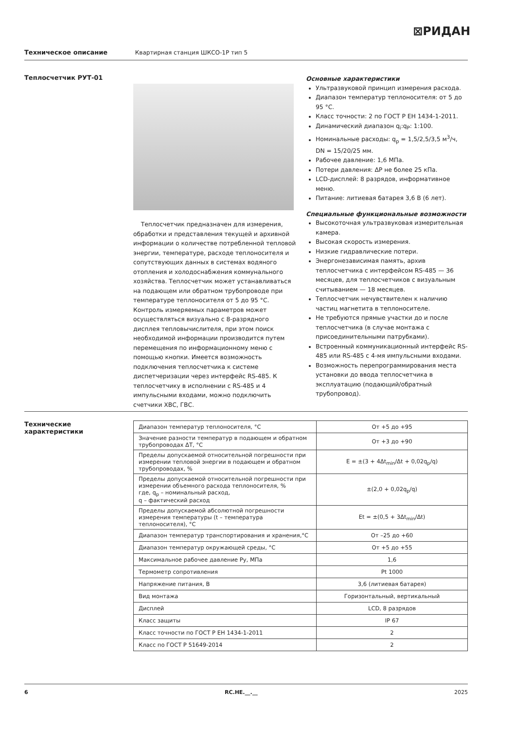⊠РИДАН
Техническое описание Квартирная станция ШКСО-1Р тип 5
Теплосчетчик РУТ-01
Теплосчетчик предназначен для измерения, обработки и представления текущей и архивной информации о количестве потребленной тепловой энергии, температуре, расходе теплоносителя и сопутствующих данных в системах водяного отопления и холодоснабжения коммунального хозяйства. Теплосчетчик может устанавливаться на подающем или обратном трубопроводе при температуре теплоносителя от 5 до 95 °C. Контроль измеряемых параметров может осуществляться визуально с 8-разрядного дисплея тепловычислителя, при этом поиск необходимой информации производится путем перемещения по информационному меню с помощью кнопки. Имеется возможность подключения теплосчетчика к системе диспетчеризации через интерфейс RS-485. К теплосчетчику в исполнении с RS-485 и 4 импульсными входами, можно подключить счетчики ХВС, ГВС.
Основные характеристики
Ультразвуковой принцип измерения расхода.
Диапазон температур теплоносителя: от 5 до 95 °C.
Класс точности: 2 по ГОСТ Р ЕН 1434-1-2011.
Динамический диапазон q<sub>i</sub>:q<sub>P</sub>: 1:100.
Номинальные расходы: q<sub>p</sub> = 1,5/2,5/3,5 м<sup>3</sup>/ч, DN = 15/20/25 мм.
Рабочее давление: 1,6 МПа.
Потери давления: ΔP не более 25 кПа.
LCD-дисплей: 8 разрядов, информативное меню.
Питание: литиевая батарея 3,6 В (6 лет).
Специальные функциональные возможности
Высокоточная ультразвуковая измерительная камера.
Высокая скорость измерения.
Низкие гидравлические потери.
Энергонезависимая память, архив теплосчетчика с интерфейсом RS-485 — 36 месяцев, для теплосчетчиков с визуальным считыванием — 18 месяцев.
Теплосчетчик нечувствителен к наличию частиц магнетита в теплоносителе.
Не требуются прямые участки до и после теплосчетчика (в случае монтажа с присоединительными патрубками).
Встроенный коммуникационный интерфейс RS-485 или RS-485 с 4-мя импульсными входами.
Возможность перепрограммирования места установки до ввода теплосчетчика в эксплуатацию (подающий/обратный трубопровод).
Технические
характеристики
| Диапазон температур теплоносителя, °C | От +5 до +95 |
| Значение разности температур в подающем и обратном трубопроводах ΔT, °C | От +3 до +90 |
| Пределы допускаемой относительной погрешности при измерении тепловой энергии в подающем и обратном трубопроводах, % | E = ±(3 + 4Δt<sub>min</sub>/Δt + 0,02q<sub>p</sub>/q) |
| Пределы допускаемой относительной погрешности при измерении объемного расхода теплоносителя, % где, q<sub>p</sub> – номинальный расход, q – фактический расход | ±(2,0 + 0,02q<sub>p</sub>/q) |
| Пределы допускаемой абсолютной погрешности измерения температуры (t – температура теплоносителя), °C | Et = ±(0,5 + 3Δt<sub>min</sub>/Δt) |
| Диапазон температур транспортирования и хранения,°C | От –25 до +60 |
| Диапазон температур окружающей среды, °C | От +5 до +55 |
| Максимальное рабочее давление Ру, МПа | 1,6 |
| Термометр сопротивления | Pt 1000 |
| Напряжение питания, В | 3,6 (литиевая батарея) |
| Вид монтажа | Горизонтальный, вертикальный |
| Дисплей | LCD, 8 разрядов |
| Класс защиты | IP 67 |
| Класс точности по ГОСТ Р ЕН 1434-1-2011 | 2 |
| Класс по ГОСТ Р 51649-2014 | 2 |
6 RC.HE.__.__ 2025